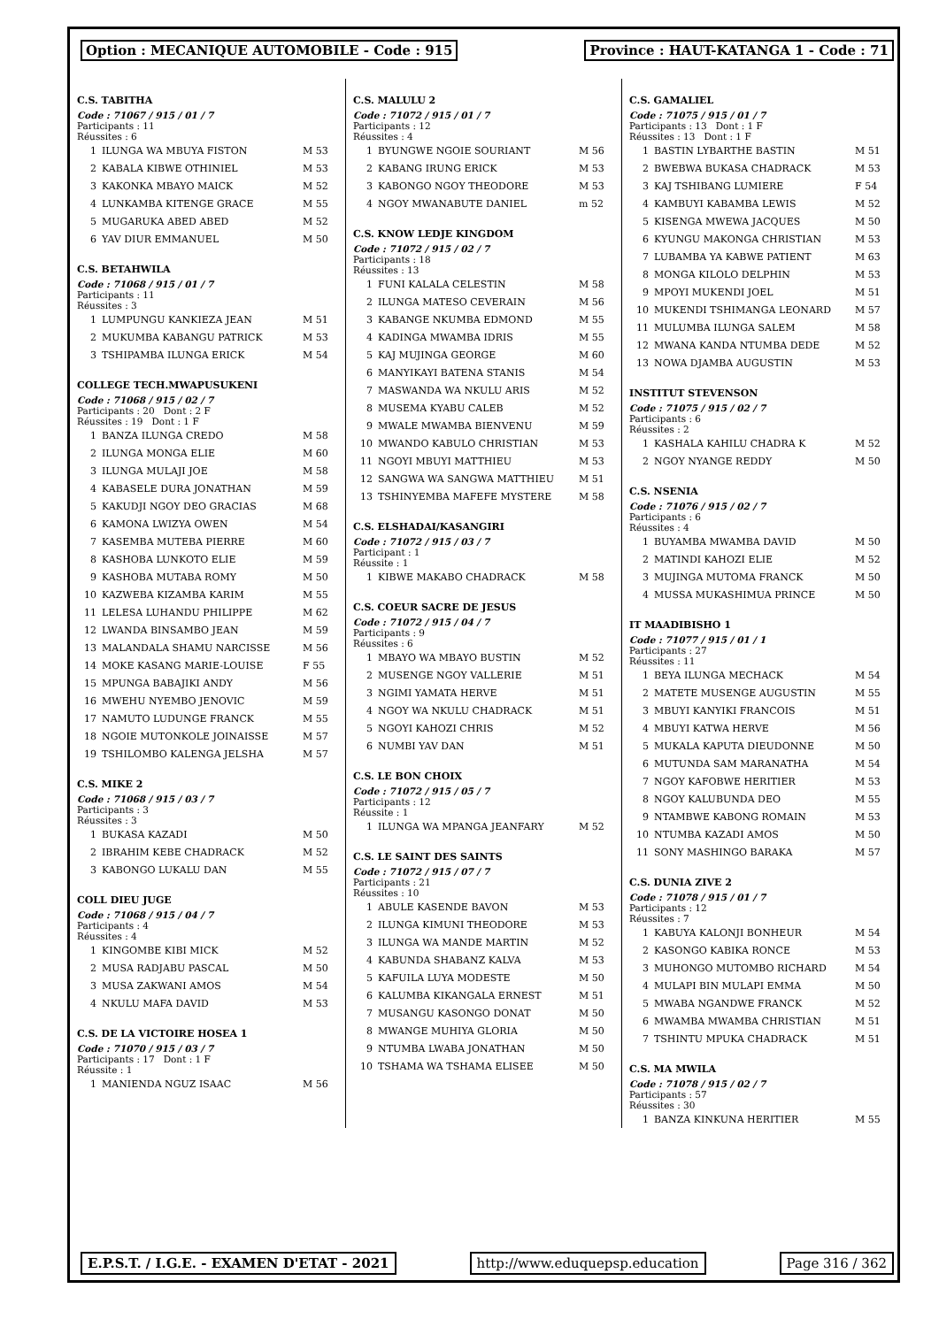Option : MECANIQUE AUTOMOBILE - Code : 915
Province : HAUT-KATANGA 1 - Code : 71
C.S. TABITHA
Code : 71067 / 915 / 01 / 7
Participants : 11
Réussites : 6
| 1 | ILUNGA WA MBUYA FISTON | M 53 |
| 2 | KABALA KIBWE OTHINIEL | M 53 |
| 3 | KAKONKA MBAYO MAICK | M 52 |
| 4 | LUNKAMBA KITENGE GRACE | M 55 |
| 5 | MUGARUKA ABED ABED | M 52 |
| 6 | YAV DIUR EMMANUEL | M 50 |
C.S. BETAHWILA
Code : 71068 / 915 / 01 / 7
Participants : 11
Réussites : 3
| 1 | LUMPUNGU KANKIEZA JEAN | M 51 |
| 2 | MUKUMBA KABANGU PATRICK | M 53 |
| 3 | TSHIPAMBA ILUNGA ERICK | M 54 |
COLLEGE TECH.MWAPUSUKENI
Code : 71068 / 915 / 02 / 7
Participants : 20 Dont : 2 F
Réussites : 19 Dont : 1 F
| 1 | BANZA ILUNGA CREDO | M 58 |
| 2 | ILUNGA MONGA ELIE | M 60 |
| 3 | ILUNGA MULAJI JOE | M 58 |
| 4 | KABASELE DURA JONATHAN | M 59 |
| 5 | KAKUDJI NGOY DEO GRACIAS | M 68 |
| 6 | KAMONA LWIZYA OWEN | M 54 |
| 7 | KASEMBA MUTEBA PIERRE | M 60 |
| 8 | KASHOBA LUNKOTO ELIE | M 59 |
| 9 | KASHOBA MUTABA ROMY | M 50 |
| 10 | KAZWEBA KIZAMBA KARIM | M 55 |
| 11 | LELESA LUHANDU PHILIPPE | M 62 |
| 12 | LWANDA BINSAMBO JEAN | M 59 |
| 13 | MALANDALA SHAMU NARCISSE | M 56 |
| 14 | MOKE KASANG MARIE-LOUISE | F 55 |
| 15 | MPUNGA BABAJIKI ANDY | M 56 |
| 16 | MWEHU NYEMBO JENOVIC | M 59 |
| 17 | NAMUTO LUDUNGE FRANCK | M 55 |
| 18 | NGOIE MUTONKOLE JOINAISSE | M 57 |
| 19 | TSHILOMBO KALENGA JELSHA | M 57 |
C.S. MIKE 2
Code : 71068 / 915 / 03 / 7
Participants : 3
Réussites : 3
| 1 | BUKASA KAZADI | M 50 |
| 2 | IBRAHIM KEBE CHADRACK | M 52 |
| 3 | KABONGO LUKALU DAN | M 55 |
COLL DIEU JUGE
Code : 71068 / 915 / 04 / 7
Participants : 4
Réussites : 4
| 1 | KINGOMBE KIBI MICK | M 52 |
| 2 | MUSA RADJABU PASCAL | M 50 |
| 3 | MUSA ZAKWANI AMOS | M 54 |
| 4 | NKULU MAFA DAVID | M 53 |
C.S. DE LA VICTOIRE HOSEA 1
Code : 71070 / 915 / 03 / 7
Participants : 17 Dont : 1 F
Réussite : 1
| 1 | MANIENDA NGUZ ISAAC | M 56 |
C.S. MALULU 2
Code : 71072 / 915 / 01 / 7
Participants : 12
Réussites : 4
| 1 | BYUNGWE NGOIE SOURIANT | M 56 |
| 2 | KABANG IRUNG ERICK | M 53 |
| 3 | KABONGO NGOY THEODORE | M 53 |
| 4 | NGOY MWANABUTE DANIEL | m 52 |
C.S. KNOW LEDJE KINGDOM
Code : 71072 / 915 / 02 / 7
Participants : 18
Réussites : 13
| 1 | FUNI KALALA CELESTIN | M 58 |
| 2 | ILUNGA MATESO CEVERAIN | M 56 |
| 3 | KABANGE NKUMBA EDMOND | M 55 |
| 4 | KADINGA MWAMBA IDRIS | M 55 |
| 5 | KAJ MUJINGA GEORGE | M 60 |
| 6 | MANYIKAYI BATENA STANIS | M 54 |
| 7 | MASWANDA WA NKULU ARIS | M 52 |
| 8 | MUSEMA KYABU CALEB | M 52 |
| 9 | MWALE MWAMBA BIENVENU | M 59 |
| 10 | MWANDO KABULO CHRISTIAN | M 53 |
| 11 | NGOYI MBUYI MATTHIEU | M 53 |
| 12 | SANGWA WA SANGWA MATTHIEU | M 51 |
| 13 | TSHINYEMBA MAFEFE MYSTERE | M 58 |
C.S. ELSHADAI/KASANGIRI
Code : 71072 / 915 / 03 / 7
Participant : 1
Réussite : 1
| 1 | KIBWE MAKABO CHADRACK | M 58 |
C.S. COEUR SACRE DE JESUS
Code : 71072 / 915 / 04 / 7
Participants : 9
Réussites : 6
| 1 | MBAYO WA MBAYO BUSTIN | M 52 |
| 2 | MUSENGE NGOY VALLERIE | M 51 |
| 3 | NGIMI YAMATA HERVE | M 51 |
| 4 | NGOY WA NKULU CHADRACK | M 51 |
| 5 | NGOYI KAHOZI CHRIS | M 52 |
| 6 | NUMBI YAV DAN | M 51 |
C.S. LE BON CHOIX
Code : 71072 / 915 / 05 / 7
Participants : 12
Réussite : 1
| 1 | ILUNGA WA MPANGA JEANFARY | M 52 |
C.S. LE SAINT DES SAINTS
Code : 71072 / 915 / 07 / 7
Participants : 21
Réussites : 10
| 1 | ABULE KASENDE BAVON | M 53 |
| 2 | ILUNGA KIMUNI THEODORE | M 53 |
| 3 | ILUNGA WA MANDE MARTIN | M 52 |
| 4 | KABUNDA SHABANZ KALVA | M 53 |
| 5 | KAFUILA LUYA MODESTE | M 50 |
| 6 | KALUMBA KIKANGALA ERNEST | M 51 |
| 7 | MUSANGU KASONGO DONAT | M 50 |
| 8 | MWANGE MUHIYA GLORIA | M 50 |
| 9 | NTUMBA LWABA JONATHAN | M 50 |
| 10 | TSHAMA WA TSHAMA ELISEE | M 50 |
C.S. GAMALIEL
Code : 71075 / 915 / 01 / 7
Participants : 13 Dont : 1 F
Réussites : 13 Dont : 1 F
| 1 | BASTIN LYBARTHE BASTIN | M 51 |
| 2 | BWEBWA BUKASA CHADRACK | M 53 |
| 3 | KAJ TSHIBANG LUMIERE | F 54 |
| 4 | KAMBUYI KABAMBA LEWIS | M 52 |
| 5 | KISENGA MWEWA JACQUES | M 50 |
| 6 | KYUNGU MAKONGA CHRISTIAN | M 53 |
| 7 | LUBAMBA YA KABWE PATIENT | M 63 |
| 8 | MONGA KILOLO DELPHIN | M 53 |
| 9 | MPOYI MUKENDI JOEL | M 51 |
| 10 | MUKENDI TSHIMANGA LEONARD | M 57 |
| 11 | MULUMBA ILUNGA SALEM | M 58 |
| 12 | MWANA KANDA NTUMBA DEDE | M 52 |
| 13 | NOWA DJAMBA AUGUSTIN | M 53 |
INSTITUT STEVENSON
Code : 71075 / 915 / 02 / 7
Participants : 6
Réussites : 2
| 1 | KASHALA KAHILU CHADRA K | M 52 |
| 2 | NGOY NYANGE REDDY | M 50 |
C.S. NSENIA
Code : 71076 / 915 / 02 / 7
Participants : 6
Réussites : 4
| 1 | BUYAMBA MWAMBA DAVID | M 50 |
| 2 | MATINDI KAHOZI ELIE | M 52 |
| 3 | MUJINGA MUTOMA FRANCK | M 50 |
| 4 | MUSSA MUKASHIMUA PRINCE | M 50 |
IT MAADIBISHO 1
Code : 71077 / 915 / 01 / 1
Participants : 27
Réussites : 11
| 1 | BEYA ILUNGA MECHACK | M 54 |
| 2 | MATETE MUSENGE AUGUSTIN | M 55 |
| 3 | MBUYI KANYIKI FRANCOIS | M 51 |
| 4 | MBUYI KATWA HERVE | M 56 |
| 5 | MUKALA KAPUTA DIEUDONNE | M 50 |
| 6 | MUTUNDA SAM MARANATHA | M 54 |
| 7 | NGOY KAFOBWE HERITIER | M 53 |
| 8 | NGOY KALUBUNDA DEO | M 55 |
| 9 | NTAMBWE KABONG ROMAIN | M 53 |
| 10 | NTUMBA KAZADI AMOS | M 50 |
| 11 | SONY MASHINGO BARAKA | M 57 |
C.S. DUNIA ZIVE 2
Code : 71078 / 915 / 01 / 7
Participants : 12
Réussites : 7
| 1 | KABUYA KALONJI BONHEUR | M 54 |
| 2 | KASONGO KABIKA RONCE | M 53 |
| 3 | MUHONGO MUTOMBO RICHARD | M 54 |
| 4 | MULAPI BIN MULAPI EMMA | M 50 |
| 5 | MWABA NGANDWE FRANCK | M 52 |
| 6 | MWAMBA MWAMBA CHRISTIAN | M 51 |
| 7 | TSHINTU MPUKA CHADRACK | M 51 |
C.S. MA MWILA
Code : 71078 / 915 / 02 / 7
Participants : 57
Réussites : 30
| 1 | BANZA KINKUNA HERITIER | M 55 |
E.P.S.T. / I.G.E. - EXAMEN D'ETAT - 2021
http://www.eduquepsp.education Page 316 / 362